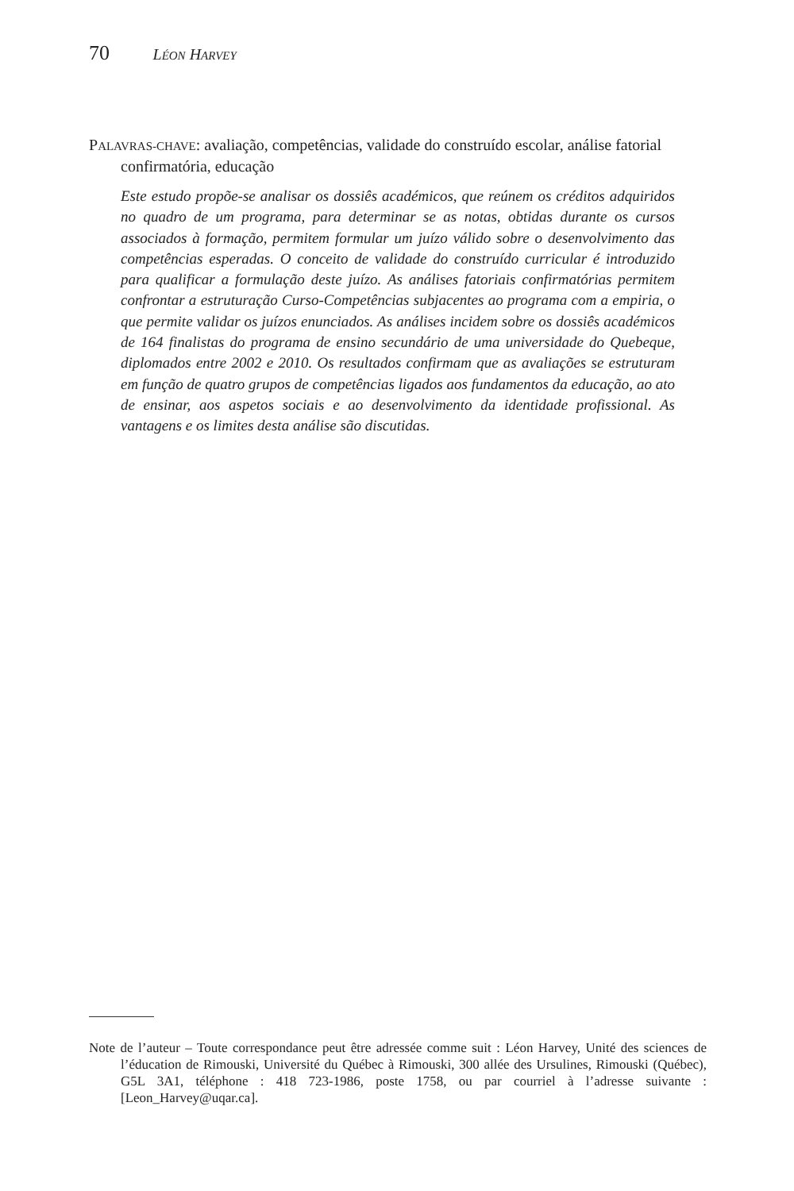70 LÉON HARVEY
PALAVRAS-CHAVE: avaliação, competências, validade do construído escolar, análise fatorial confirmatória, educação
Este estudo propõe-se analisar os dossiês académicos, que reúnem os créditos adquiridos no quadro de um programa, para determinar se as notas, obtidas durante os cursos associados à formação, permitem formular um juízo válido sobre o desenvolvimento das competências esperadas. O conceito de validade do construído curricular é introduzido para qualificar a formulação deste juízo. As análises fatoriais confirmatórias permitem confrontar a estruturação Curso-Competências subjacentes ao programa com a empiria, o que permite validar os juízos enunciados. As análises incidem sobre os dossiês académicos de 164 finalistas do programa de ensino secundário de uma universidade do Quebeque, diplomados entre 2002 e 2010. Os resultados confirmam que as avaliações se estruturam em função de quatro grupos de competências ligados aos fundamentos da educação, ao ato de ensinar, aos aspetos sociais e ao desenvolvimento da identidade profissional. As vantagens e os limites desta análise são discutidas.
Note de l’auteur – Toute correspondance peut être adressée comme suit : Léon Harvey, Unité des sciences de l’éducation de Rimouski, Université du Québec à Rimouski, 300 allée des Ursulines, Rimouski (Québec), G5L 3A1, téléphone : 418 723-1986, poste 1758, ou par courriel à l’adresse suivante : [Leon_Harvey@uqar.ca].